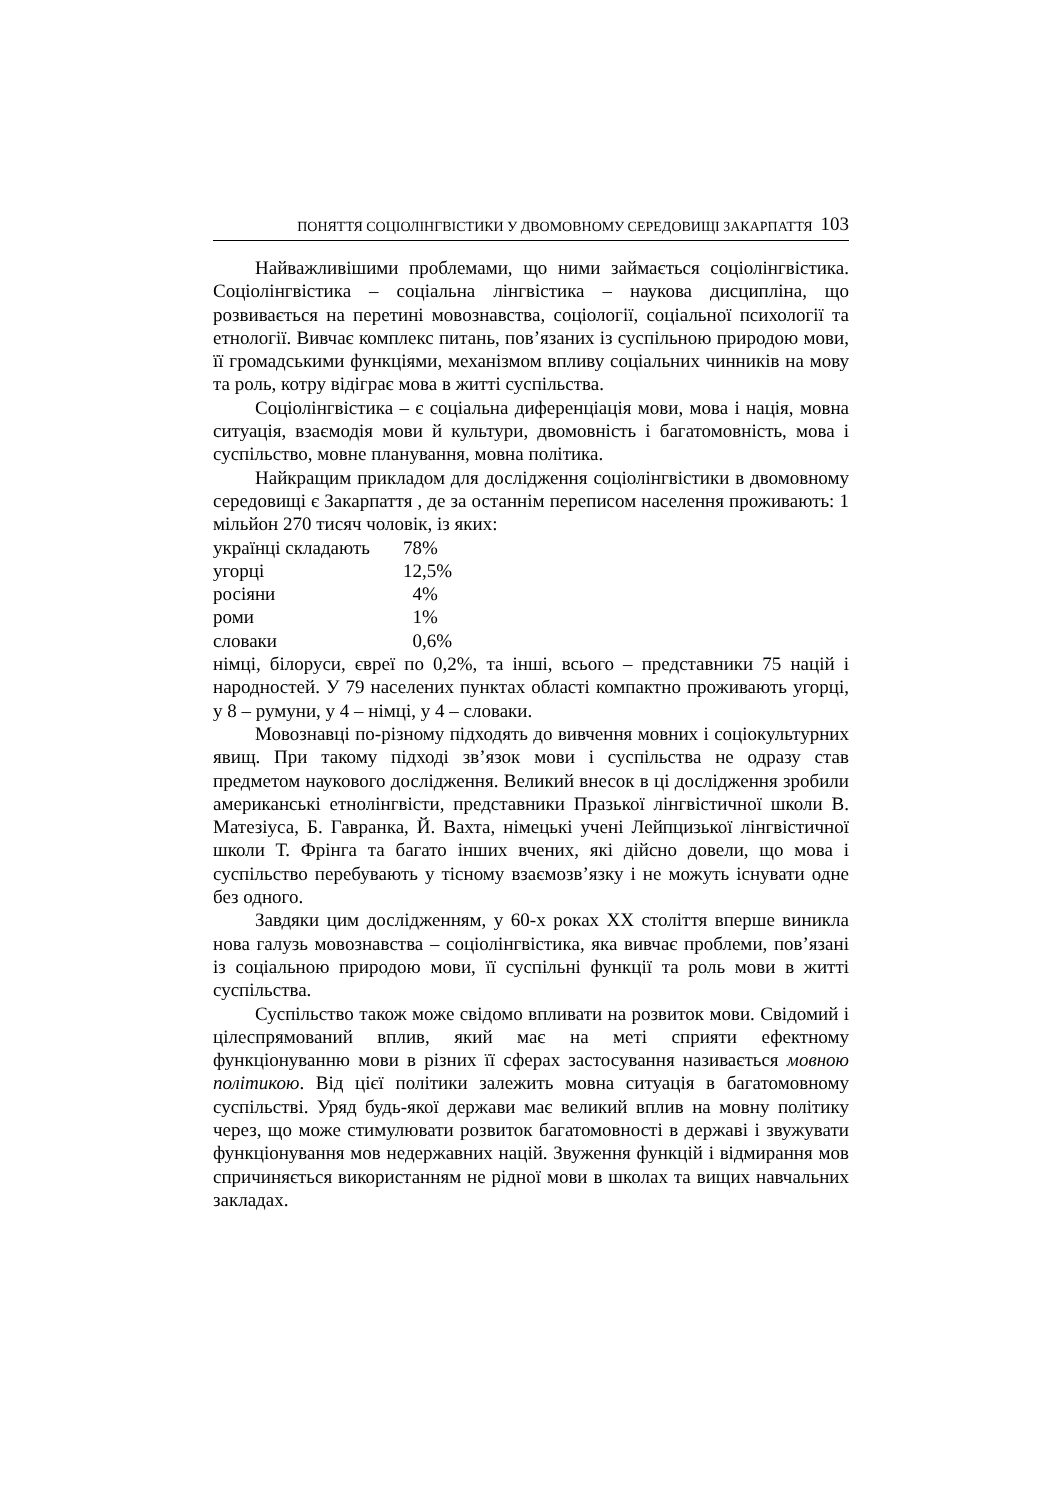ПОНЯТТЯ СОЦІОЛІНГВІСТИКИ У ДВОМОВНОМУ СЕРЕДОВИЩІ ЗАКАРПАТТЯ 103
Найважливішими проблемами, що ними займається соціолінгвістика. Соціолінгвістика – соціальна лінгвістика – наукова дисципліна, що розвивається на перетині мовознавства, соціології, соціальної психології та етнології. Вивчає комплекс питань, пов’язаних із суспільною природою мови, її громадськими функціями, механізмом впливу соціальних чинників на мову та роль, котру відіграє мова в житті суспільства.
Соціолінгвістика – є соціальна диференціація мови, мова і нація, мовна ситуація, взаємодія мови й культури, двомовність і багатомовність, мова і суспільство, мовне планування, мовна політика.
Найкращим прикладом для дослідження соціолінгвістики в двомовному середовищі є Закарпаття , де за останнім переписом населення проживають: 1 мільйон 270 тисяч чоловік, із яких:
| українці складають | 78% |
| угорці | 12,5% |
| росіяни | 4% |
| роми | 1% |
| словаки | 0,6% |
німці, білоруси, євреї по 0,2%, та інші, всього – представники 75 націй і народностей. У 79 населених пунктах області компактно проживають угорці, у 8 – румуни, у 4 – німці, у 4 – словаки.
Мовознавці по-різному підходять до вивчення мовних і соціокультурних явищ. При такому підході зв’язок мови і суспільства не одразу став предметом наукового дослідження. Великий внесок в ці дослідження зробили американські етнолінгвісти, представники Празької лінгвістичної школи В. Матезіуса, Б. Гавранка, Й. Вахта, німецькі учені Лейпцизької лінгвістичної школи Т. Фрінга та багато інших вчених, які дійсно довели, що мова і суспільство перебувають у тісному взаємозв’язку і не можуть існувати одне без одного.
Завдяки цим дослідженням, у 60-х роках ХХ століття вперше виникла нова галузь мовознавства – соціолінгвістика, яка вивчає проблеми, пов’язані із соціальною природою мови, її суспільні функції та роль мови в житті суспільства.
Суспільство також може свідомо впливати на розвиток мови. Свідомий і цілеспрямований вплив, який має на меті сприяти ефектному функціонуванню мови в різних її сферах застосування називається мовною політикою. Від цієї політики залежить мовна ситуація в багатомовному суспільстві. Уряд будь-якої держави має великий вплив на мовну політику через, що може стимулювати розвиток багатомовності в державі і звужувати функціонування мов недержавних націй. Звуження функцій і відмирання мов спричиняється використанням не рідної мови в школах та вищих навчальних закладах.